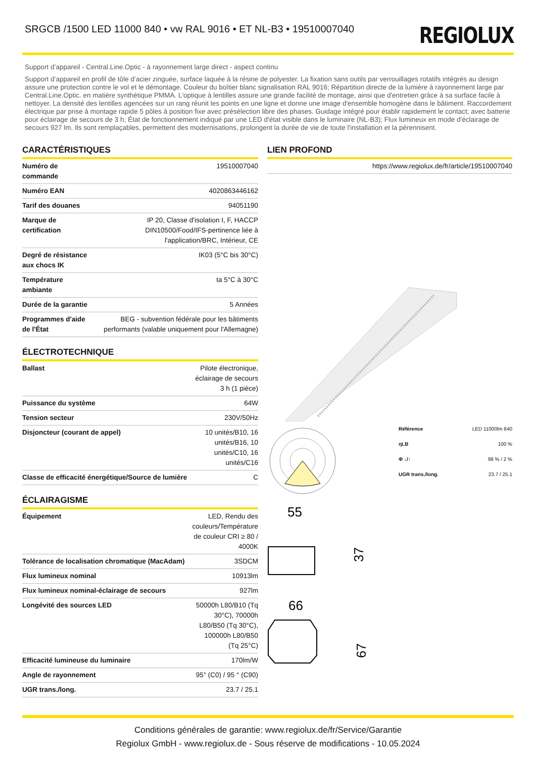SRGCB /1500 LED 11000 840 • vw RAL 9016 • ET NL-B3 • 19510007040
REGIOLUX
Support d’appareil - Central.Line.Optic - à rayonnement large direct - aspect continu
Support d’appareil en profil de tôle d’acier zinguée, surface laquée à la résine de polyester. La fixation sans outils par verrouillages rotatifs intégrés au design assure une protection contre le vol et le démontage. Couleur du boîtier blanc signalisation RAL 9016; Répartition directe de la lumière à rayonnement large par Central.Line.Optic. en matière synthétique PMMA. L'optique à lentilles assure une grande facilité de montage, ainsi que d'entretien grâce à sa surface facile à nettoyer. La densité des lentilles agencées sur un rang réunit les points en une ligne et donne une image d'ensemble homogène dans le bâtiment. Raccordement électrique par prise à montage rapide 5 pôles à position fixe avec présélection libre des phases. Guidage intégré pour établir rapidement le contact; avec batterie pour éclairage de secours de 3 h; État de fonctionnement indiqué par une LED d'état visible dans le luminaire (NL-B3); Flux lumineux en mode d'éclairage de secours 927 lm. Ils sont remplaçables, permettent des modernisations, prolongent la durée de vie de toute l'installation et la pérennisent.
CARACTÉRISTIQUES
| Numéro de commande | 19510007040 |
| Numéro EAN | 4020863446162 |
| Tarif des douanes | 94051190 |
| Marque de certification | IP 20, Classe d'isolation I, F, HACCP DIN10500/Food/IFS-pertinence liée à l'application/BRC, Intérieur, CE |
| Degré de résistance aux chocs IK | IK03 (5°C bis 30°C) |
| Température ambiante | ta 5°C à 30°C |
| Durée de la garantie | 5 Années |
| Programmes d'aide de l'État | BEG - subvention fédérale pour les bâtiments performants (valable uniquement pour l'Allemagne) |
ÉLECTROTECHNIQUE
| Ballast | Pilote électronique, éclairage de secours 3 h (1 pièce) |
| Puissance du système | 64W |
| Tension secteur | 230V/50Hz |
| Disjoncteur (courant de appel) | 10 unités/B10, 16 unités/B16, 10 unités/C10, 16 unités/C16 |
| Classe de efficacité énergétique/Source de lumière | C |
ÉCLAIRAGISME
| Équipement | LED, Rendu des couleurs/Température de couleur CRI ≥ 80 / 4000K |
| Tolérance de localisation chromatique (MacAdam) | 3SDCM |
| Flux lumineux nominal | 10913lm |
| Flux lumineux nominal-éclairage de secours | 927lm |
| Longévité des sources LED | 50000h L80/B10 (Tq 30°C), 70000h L80/B50 (Tq 30°C), 100000h L80/B50 (Tq 25°C) |
| Efficacité lumineuse du luminaire | 170lm/W |
| Angle de rayonnement | 95° (C0) / 95 ° (C90) |
| UGR trans./long. | 23.7 / 25.1 |
LIEN PROFOND
| https://www.regiolux.de/fr/article/19510007040 |
| Référence | LED 11000lm 840 |
| ηLB | 100 % |
| Φ ↓/↑ | 98 % / 2 % |
| UGR trans./long. | 23.7 / 25.1 |
55
37
66
67
Conditions générales de garantie: www.regiolux.de/fr/Service/Garantie
Regiolux GmbH - www.regiolux.de - Sous réserve de modifications - 10.05.2024